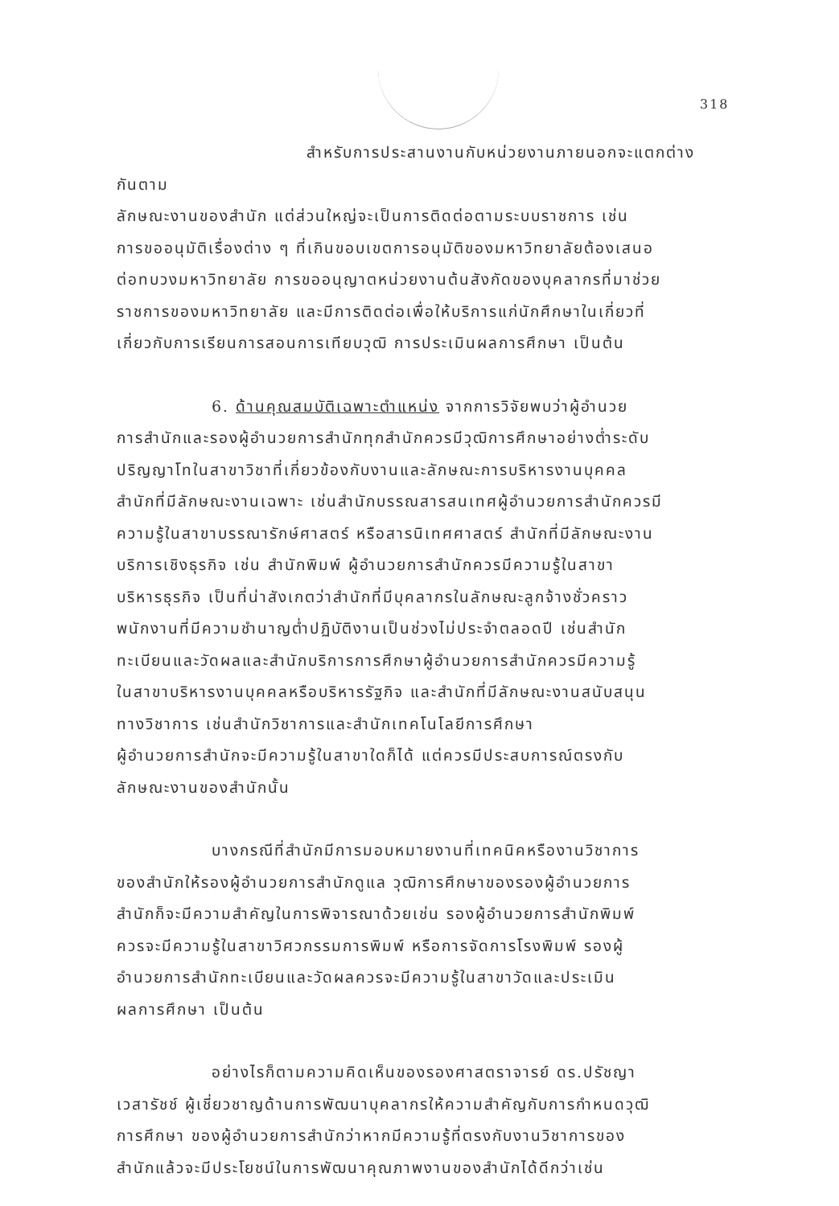318
สำหรับการประสานงานกับหน่วยงานภายนอกจะแตกต่างกันตาม
ลักษณะงานของสำนัก แต่ส่วนใหญ่จะเป็นการติดต่อตามระบบราชการ เช่น
การขออนุมัติเรื่องต่าง ๆ ที่เกินขอบเขตการอนุมัติของมหาวิทยาลัยต้องเสนอ
ต่อทบวงมหาวิทยาลัย การขออนุญาตหน่วยงานต้นสังกัดของบุคลากรที่มาช่วย
ราชการของมหาวิทยาลัย และมีการติดต่อเพื่อให้บริการแก่นักศึกษาในเกี่ยวที่
เกี่ยวกับการเรียนการสอนการเทียบวุฒิ การประเมินผลการศึกษา เป็นต้น
6. ด้านคุณสมบัติเฉพาะตำแหน่ง จากการวิจัยพบว่าผู้อำนวย
การสำนักและรองผู้อำนวยการสำนักทุกสำนักควรมีวุฒิการศึกษาอย่างต่ำระดับ
ปริญญาโทในสาขาวิชาที่เกี่ยวข้องกับงานและลักษณะการบริหารงานบุคคล
สำนักที่มีลักษณะงานเฉพาะ เช่นสำนักบรรณสารสนเทศผู้อำนวยการสำนักควรมี
ความรู้ในสาขาบรรณารักษ์ศาสตร์ หรือสารนิเทศศาสตร์ สำนักที่มีลักษณะงาน
บริการเชิงธุรกิจ เช่น สำนักพิมพ์ ผู้อำนวยการสำนักควรมีความรู้ในสาขา
บริหารธุรกิจ เป็นที่น่าสังเกตว่าสำนักที่มีบุคลากรในลักษณะลูกจ้างชั่วคราว
พนักงานที่มีความชำนาญต่ำปฏิบัติงานเป็นช่วงไม่ประจำตลอดปี เช่นสำนัก
ทะเบียนและวัดผลและสำนักบริการการศึกษาผู้อำนวยการสำนักควรมีความรู้
ในสาขาบริหารงานบุคคลหรือบริหารรัฐกิจ และสำนักที่มีลักษณะงานสนับสนุน
ทางวิชาการ เช่นสำนักวิชาการและสำนักเทคโนโลยีการศึกษา
ผู้อำนวยการสำนักจะมีความรู้ในสาขาใดก็ได้ แต่ควรมีประสบการณ์ตรงกับ
ลักษณะงานของสำนักนั้น
บางกรณีที่สำนักมีการมอบหมายงานที่เทคนิคหรืองานวิชาการ
ของสำนักให้รองผู้อำนวยการสำนักดูแล วุฒิการศึกษาของรองผู้อำนวยการ
สำนักก็จะมีความสำคัญในการพิจารณาด้วยเช่น รองผู้อำนวยการสำนักพิมพ์
ควรจะมีความรู้ในสาขาวิศวกรรมการพิมพ์ หรือการจัดการโรงพิมพ์ รองผู้
อำนวยการสำนักทะเบียนและวัดผลควรจะมีความรู้ในสาขาวัดและประเมิน
ผลการศึกษา เป็นต้น
อย่างไรก็ตามความคิดเห็นของรองศาสตราจารย์ ดร.ปรัชญา
เวสารัชช์ ผู้เชี่ยวชาญด้านการพัฒนาบุคลากรให้ความสำคัญกับการกำหนดวุฒิ
การศึกษา ของผู้อำนวยการสำนักว่าหากมีความรู้ที่ตรงกับงานวิชาการของ
สำนักแล้วจะมีประโยชน์ในการพัฒนาคุณภาพงานของสำนักได้ดีกว่าเช่น